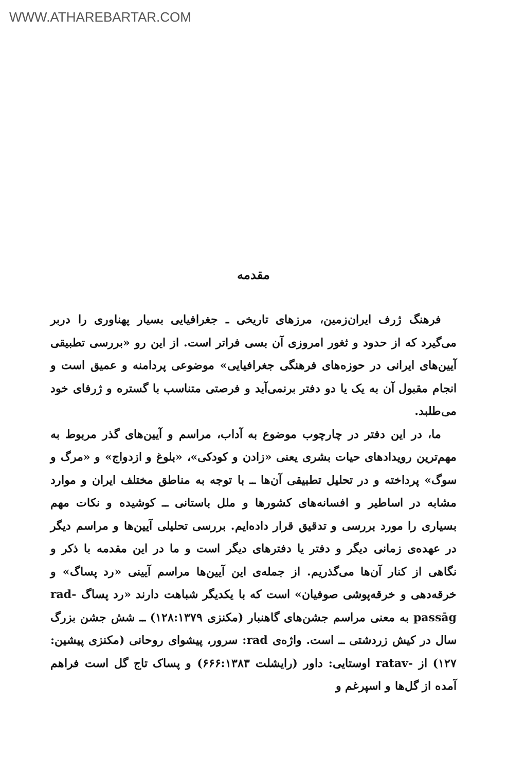WWW.ATHAREBARTAR.COM
مقدمه
فرهنگ ژرف ایران‌زمین، مرزهای تاریخی ـ جغرافیایی بسیار پهناوری را دربر می‌گیرد که از حدود و ثغور امروزی آن بسی فراتر است. از این رو «بررسی تطبیقی آیین‌های ایرانی در حوزه‌های فرهنگی جغرافیایی» موضوعی پردامنه و عمیق است و انجام مقبول آن به یک یا دو دفتر برنمی‌آید و فرصتی متناسب با گستره و ژرفای خود می‌طلبد.
ما، در این دفتر در چارچوب موضوع به آداب، مراسم و آیین‌های گذر مربوط به مهم‌ترین رویدادهای حیات بشری یعنی «زادن و کودکی»، «بلوغ و ازدواج» و «مرگ و سوگ» پرداخته و در تحلیل تطبیقی آن‌ها ــ با توجه به مناطق مختلف ایران و موارد مشابه در اساطیر و افسانه‌های کشورها و ملل باستانی ــ کوشیده و نکات مهم بسیاری را مورد بررسی و تدقیق قرار داده‌ایم. بررسی تحلیلی آیین‌ها و مراسم دیگر در عهده‌ی زمانی دیگر و دفتر یا دفترهای دیگر است و ما در این مقدمه با ذکر و نگاهی از کنار آن‌ها می‌گذریم. از جمله‌ی این آیین‌ها مراسم آیینی «رد پساگ» و خرقه‌دهی و خرقه‌پوشی صوفیان» است که با یکدیگر شباهت دارند «رد پساگ rad-passāg به معنی مراسم جشن‌های گاهنبار (مکنزی ۱۲۸:۱۳۷۹) ــ شش جشن بزرگ سال در کیش زردشتی ــ است. واژه‌ی rad: سرور، پیشوای روحانی (مکنزی پیشین: ۱۲۷) از -ratav اوستایی: داور (رایشلت ۶۶۶:۱۳۸۳) و پساک تاج گل است فراهم آمده از گل‌ها و اسپرغم و